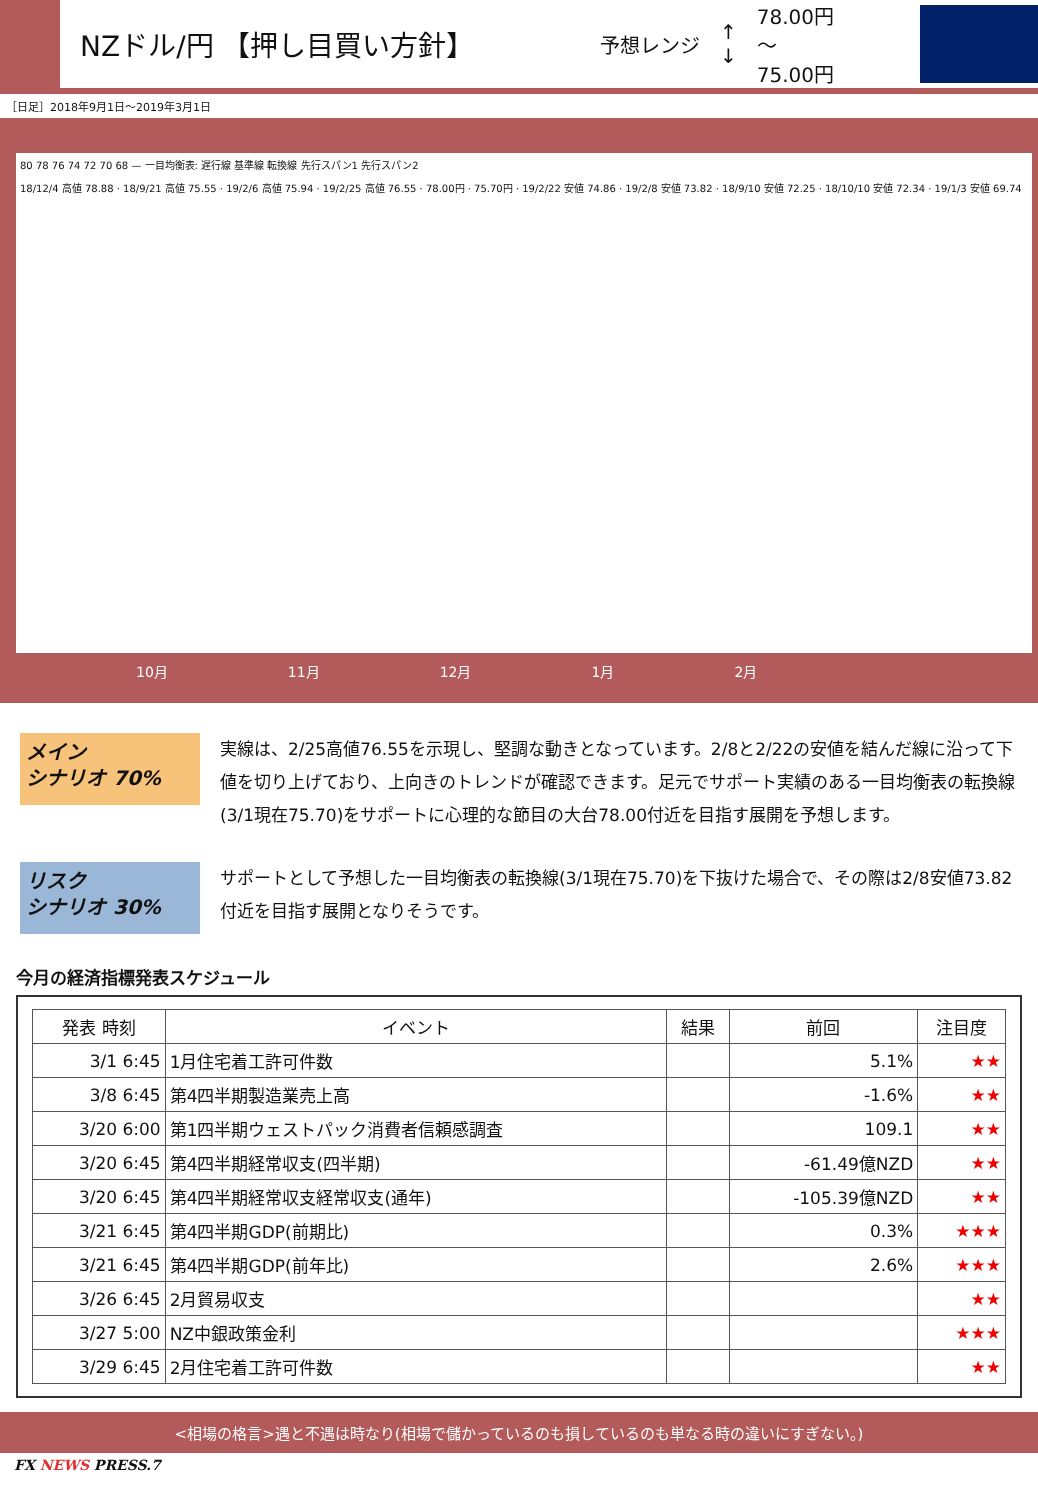NZドル/円 【押し目買い方針】
予想レンジ ↑
↓ 78.00円
～
75.00円
［日足］2018年9月1日～2019年3月1日
80 78 76 74 72 70 68 — 一目均衡表: 遅行線 基準線 転換線 先行スパン1 先行スパン2
18/12/4 高値 78.88 · 18/9/21 高値 75.55 · 19/2/6 高値 75.94 · 19/2/25 高値 76.55 · 78.00円 · 75.70円 · 19/2/22 安値 74.86 · 19/2/8 安値 73.82 · 18/9/10 安値 72.25 · 18/10/10 安値 72.34 · 19/1/3 安値 69.74
10月 11月 12月 1月 2月
メイン
シナリオ 70%
実線は、2/25高値76.55を示現し、堅調な動きとなっています。2/8と2/22の安値を結んだ線に沿って下値を切り上げており、上向きのトレンドが確認できます。足元でサポート実績のある一目均衡表の転換線(3/1現在75.70)をサポートに心理的な節目の大台78.00付近を目指す展開を予想します。
リスク
シナリオ 30%
サポートとして予想した一目均衡表の転換線(3/1現在75.70)を下抜けた場合で、その際は2/8安値73.82付近を目指す展開となりそうです。
今月の経済指標発表スケジュール
| 発表 時刻 | イベント | 結果 | 前回 | 注目度 |
| --- | --- | --- | --- | --- |
| 3/1 6:45 | 1月住宅着工許可件数 | | 5.1% | ★★ |
| 3/8 6:45 | 第4四半期製造業売上高 | | -1.6% | ★★ |
| 3/20 6:00 | 第1四半期ウェストパック消費者信頼感調査 | | 109.1 | ★★ |
| 3/20 6:45 | 第4四半期経常収支(四半期) | | -61.49億NZD | ★★ |
| 3/20 6:45 | 第4四半期経常収支経常収支(通年) | | -105.39億NZD | ★★ |
| 3/21 6:45 | 第4四半期GDP(前期比) | | 0.3% | ★★★ |
| 3/21 6:45 | 第4四半期GDP(前年比) | | 2.6% | ★★★ |
| 3/26 6:45 | 2月貿易収支 | | | ★★ |
| 3/27 5:00 | NZ中銀政策金利 | | | ★★★ |
| 3/29 6:45 | 2月住宅着工許可件数 | | | ★★ |
<相場の格言>遇と不遇は時なり(相場で儲かっているのも損しているのも単なる時の違いにすぎない。)
FX NEWS PRESS.7